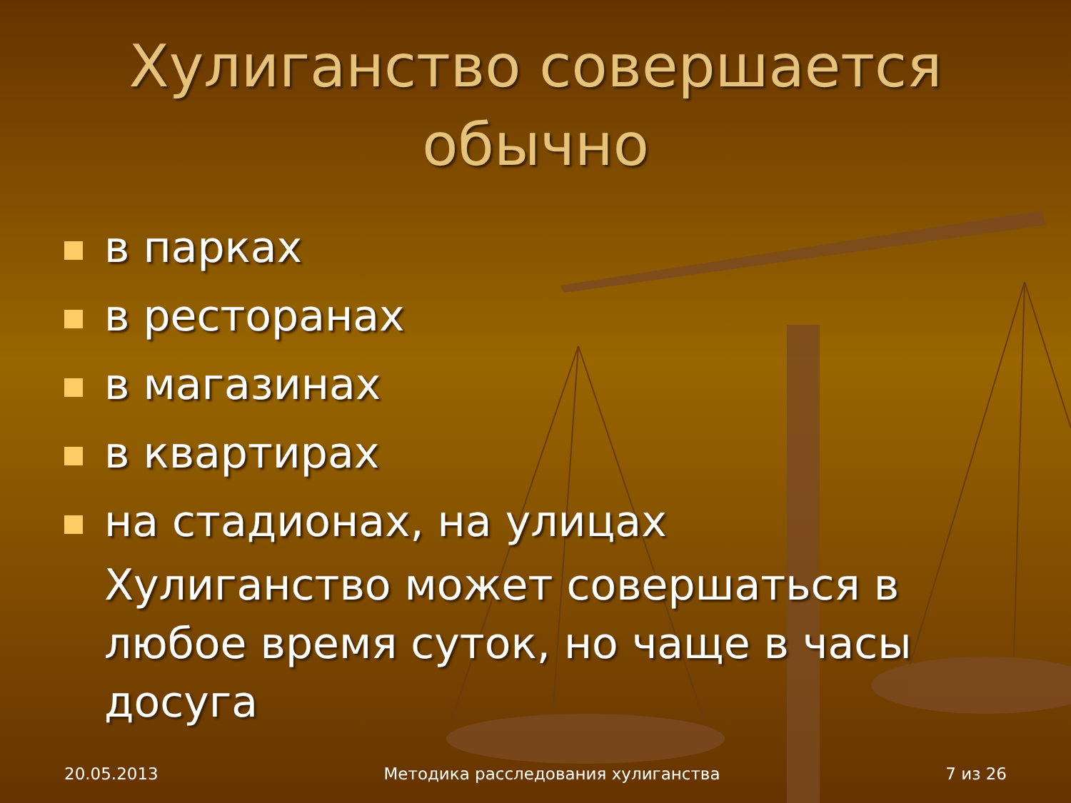Хулиганство совершается
обычно
в парках
в ресторанах
в магазинах
в квартирах
на стадионах, на улицах
Хулиганство может совершаться в любое время суток, но чаще в часы досуга
20.05.2013 Методика расследования хулиганства 7 из 26